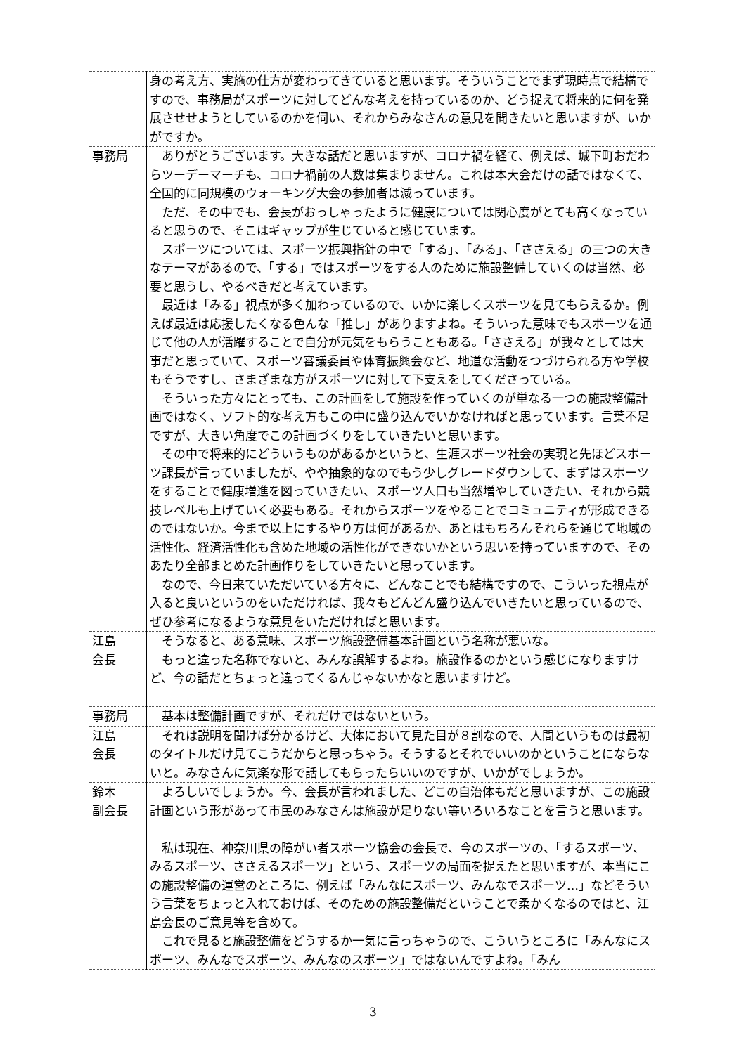| | 身の考え方、実施の仕方が変わってきていると思います。そういうことでまず現時点で結構ですので、事務局がスポーツに対してどんな考えを持っているのか、どう捉えて将来的に何を発展させせようとしているのかを伺い、それからみなさんの意見を聞きたいと思いますが、いかがですか。 |
| 事務局 | ありがとうございます。大きな話だと思いますが、コロナ禍を経て、例えば、城下町おだわらツーデーマーチも、コロナ禍前の人数は集まりません。これは本大会だけの話ではなくて、全国的に同規模のウォーキング大会の参加者は減っています。 ただ、その中でも、会長がおっしゃったように健康については関心度がとても高くなっていると思うので、そこはギャップが生じていると感じています。 スポーツについては、スポーツ振興指針の中で「する」、「みる」、「ささえる」の三つの大きなテーマがあるので、「する」ではスポーツをする人のために施設整備していくのは当然、必要と思うし、やるべきだと考えています。 最近は「みる」視点が多く加わっているので、いかに楽しくスポーツを見てもらえるか。例えば最近は応援したくなる色んな「推し」がありますよね。そういった意味でもスポーツを通じて他の人が活躍することで自分が元気をもらうこともある。「ささえる」が我々としては大事だと思っていて、スポーツ審議委員や体育振興会など、地道な活動をつづけられる方や学校もそうですし、さまざまな方がスポーツに対して下支えをしてくださっている。 そういった方々にとっても、この計画をして施設を作っていくのが単なる一つの施設整備計画ではなく、ソフト的な考え方もこの中に盛り込んでいかなければと思っています。言葉不足ですが、大きい角度でこの計画づくりをしていきたいと思います。 その中で将来的にどういうものがあるかというと、生涯スポーツ社会の実現と先ほどスポーツ課長が言っていましたが、やや抽象的なのでもう少しグレードダウンして、まずはスポーツをすることで健康増進を図っていきたい、スポーツ人口も当然増やしていきたい、それから競技レベルも上げていく必要もある。それからスポーツをやることでコミュニティが形成できるのではないか。今まで以上にするやり方は何があるか、あとはもちろんそれらを通じて地域の活性化、経済活性化も含めた地域の活性化ができないかという思いを持っていますので、そのあたり全部まとめた計画作りをしていきたいと思っています。 なので、今日来ていただいている方々に、どんなことでも結構ですので、こういった視点が入ると良いというのをいただければ、我々もどんどん盛り込んでいきたいと思っているので、ぜひ参考になるような意見をいただければと思います。 |
| 江島 会長 | そうなると、ある意味、スポーツ施設整備基本計画という名称が悪いな。 もっと違った名称でないと、みんな誤解するよね。施設作るのかという感じになりますけど、今の話だとちょっと違ってくるんじゃないかなと思いますけど。 |
| 事務局 | 基本は整備計画ですが、それだけではないという。 |
| 江島 会長 | それは説明を聞けば分かるけど、大体において見た目が８割なので、人間というものは最初のタイトルだけ見てこうだからと思っちゃう。そうするとそれでいいのかということにならないと。みなさんに気楽な形で話してもらったらいいのですが、いかがでしょうか。 |
| 鈴木 副会長 | よろしいでしょうか。今、会長が言われました、どこの自治体もだと思いますが、この施設計画という形があって市民のみなさんは施設が足りない等いろいろなことを言うと思います。 私は現在、神奈川県の障がい者スポーツ協会の会長で、今のスポーツの、「するスポーツ、みるスポーツ、ささえるスポーツ」という、スポーツの局面を捉えたと思いますが、本当にこの施設整備の運営のところに、例えば「みんなにスポーツ、みんなでスポーツ…」などそういう言葉をちょっと入れておけば、そのための施設整備だということで柔かくなるのではと、江島会長のご意見等を含めて。 これで見ると施設整備をどうするか一気に言っちゃうので、こういうところに「みんなにスポーツ、みんなでスポーツ、みんなのスポーツ」ではないんですよね。「みん |
3